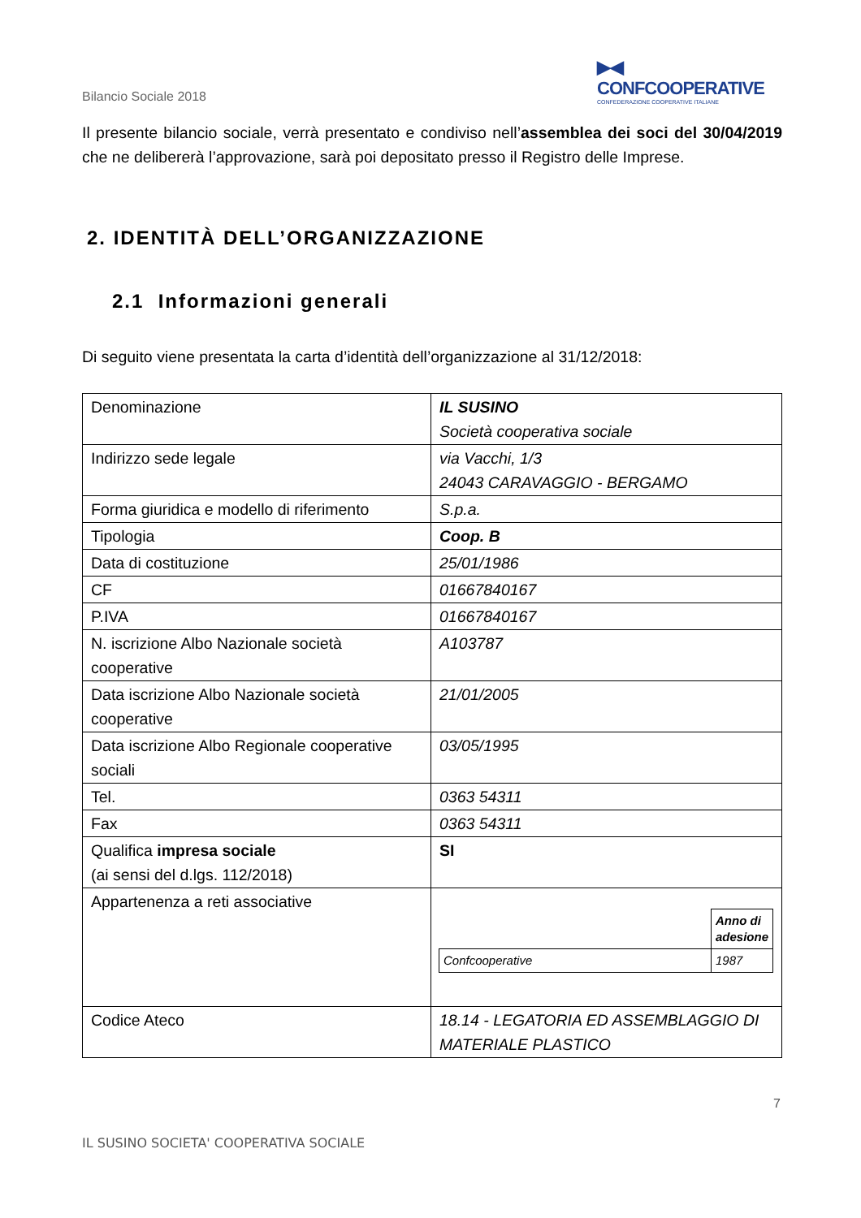▶◀ CONFCOOPERATIVE
CONFEDERAZIONE COOPERATIVE ITALIANE
Bilancio Sociale 2018
Il presente bilancio sociale, verrà presentato e condiviso nell’assemblea dei soci del 30/04/2019 che ne delibererà l’approvazione, sarà poi depositato presso il Registro delle Imprese.
2. IDENTITÀ DELL’ORGANIZZAZIONE
2.1 Informazioni generali
Di seguito viene presentata la carta d’identità dell’organizzazione al 31/12/2018:
| Denominazione | IL SUSINO Società cooperativa sociale |
| Indirizzo sede legale | via Vacchi, 1/3 24043 CARAVAGGIO - BERGAMO |
| Forma giuridica e modello di riferimento | S.p.a. |
| Tipologia | Coop. B |
| Data di costituzione | 25/01/1986 |
| CF | 01667840167 |
| P.IVA | 01667840167 |
| N. iscrizione Albo Nazionale società cooperative | A103787 |
| Data iscrizione Albo Nazionale società cooperative | 21/01/2005 |
| Data iscrizione Albo Regionale cooperative sociali | 03/05/1995 |
| Tel. | 0363 54311 |
| Fax | 0363 54311 |
| Qualifica impresa sociale (ai sensi del d.lgs. 112/2018) | SI |
| Appartenenza a reti associative | / / Anno di adesione / / Confcooperative / 1987 / |
| Codice Ateco | 18.14 - LEGATORIA ED ASSEMBLAGGIO DI MATERIALE PLASTICO |
7
IL SUSINO SOCIETA' COOPERATIVA SOCIALE